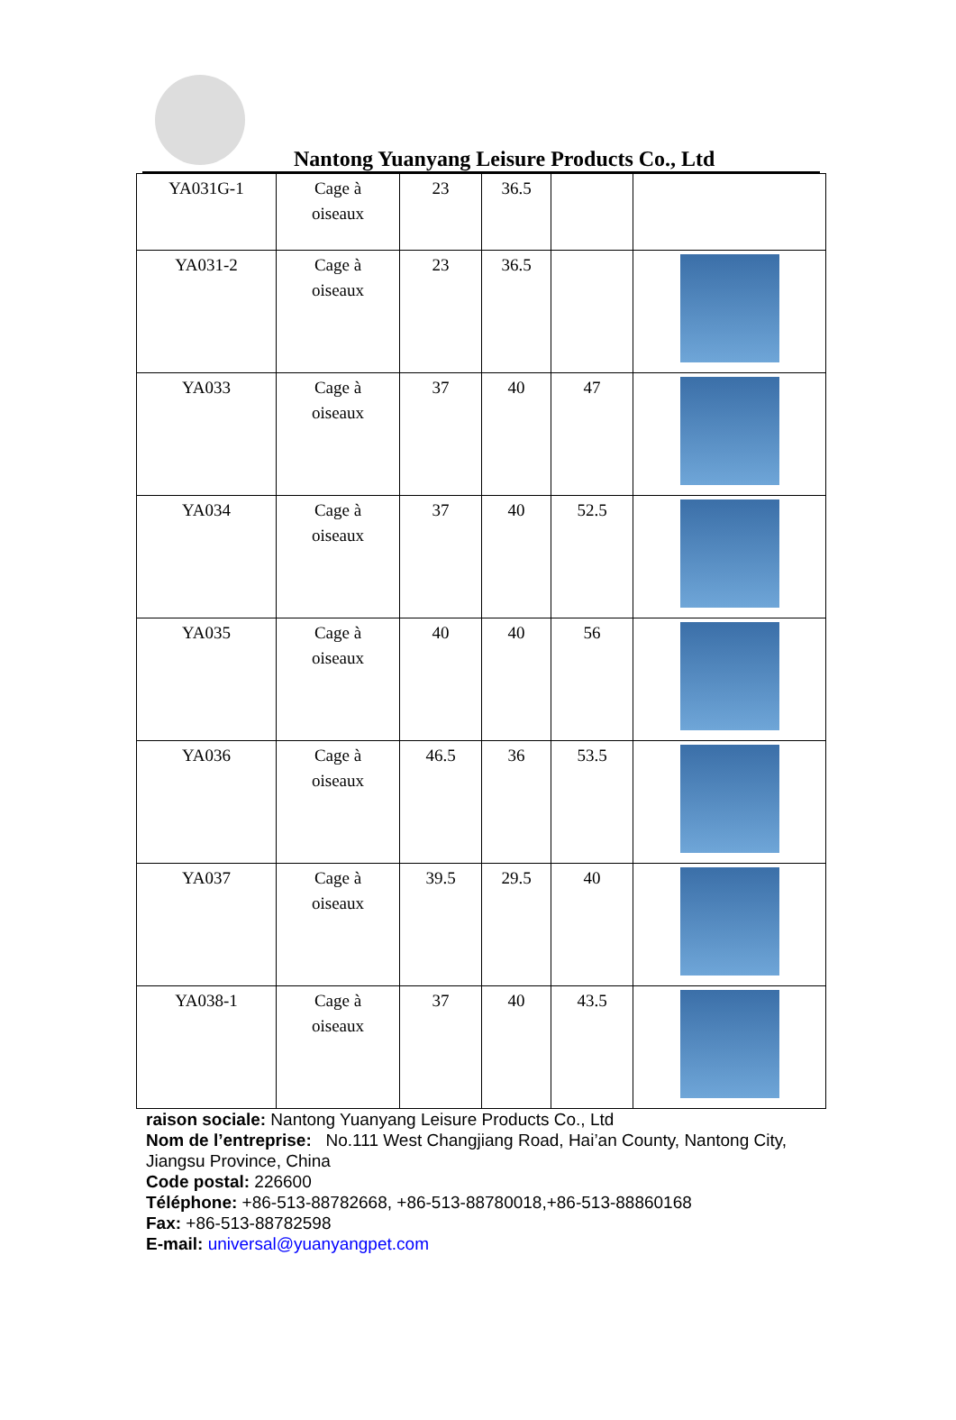Nantong Yuanyang Leisure Products Co., Ltd
| YA031G-1 | Cage à oiseaux | 23 | 36.5 | | |
| YA031-2 | Cage à oiseaux | 23 | 36.5 | | |
| YA033 | Cage à oiseaux | 37 | 40 | 47 | |
| YA034 | Cage à oiseaux | 37 | 40 | 52.5 | |
| YA035 | Cage à oiseaux | 40 | 40 | 56 | |
| YA036 | Cage à oiseaux | 46.5 | 36 | 53.5 | |
| YA037 | Cage à oiseaux | 39.5 | 29.5 | 40 | |
| YA038-1 | Cage à oiseaux | 37 | 40 | 43.5 | |
raison sociale: Nantong Yuanyang Leisure Products Co., Ltd
Nom de l’entreprise: No.111 West Changjiang Road, Hai’an County, Nantong City, Jiangsu Province, China
Code postal: 226600
Téléphone: +86-513-88782668, +86-513-88780018,+86-513-88860168
Fax: +86-513-88782598
E-mail: universal@yuanyangpet.com